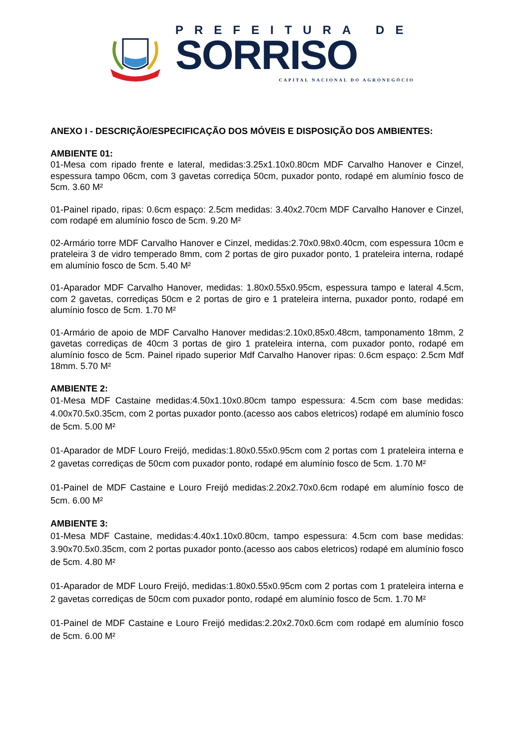PREFEITURA DE
SORRISO
CAPITAL NACIONAL DO AGRONEGÓCIO
ANEXO I - DESCRIÇÃO/ESPECIFICAÇÃO DOS MÓVEIS E DISPOSIÇÃO DOS AMBIENTES:
AMBIENTE 01:
01-Mesa com ripado frente e lateral, medidas:3.25x1.10x0.80cm MDF Carvalho Hanover e Cinzel, espessura tampo 06cm, com 3 gavetas corrediça 50cm, puxador ponto, rodapé em alumínio fosco de 5cm. 3.60 M²
01-Painel ripado, ripas: 0.6cm espaço: 2.5cm medidas: 3.40x2.70cm MDF Carvalho Hanover e Cinzel, com rodapé em alumínio fosco de 5cm. 9.20 M²
02-Armário torre MDF Carvalho Hanover e Cinzel, medidas:2.70x0.98x0.40cm, com espessura 10cm e prateleira 3 de vidro temperado 8mm, com 2 portas de giro puxador ponto, 1 prateleira interna, rodapé em alumínio fosco de 5cm. 5.40 M²
01-Aparador MDF Carvalho Hanover, medidas: 1.80x0.55x0.95cm, espessura tampo e lateral 4.5cm, com 2 gavetas, corrediças 50cm e 2 portas de giro e 1 prateleira interna, puxador ponto, rodapé em alumínio fosco de 5cm. 1.70 M²
01-Armário de apoio de MDF Carvalho Hanover medidas:2.10x0,85x0.48cm, tamponamento 18mm, 2 gavetas corrediças de 40cm 3 portas de giro 1 prateleira interna, com puxador ponto, rodapé em alumínio fosco de 5cm. Painel ripado superior Mdf Carvalho Hanover ripas: 0.6cm espaço: 2.5cm Mdf 18mm. 5.70 M²
AMBIENTE 2:
01-Mesa MDF Castaine medidas:4.50x1.10x0.80cm tampo espessura: 4.5cm com base medidas: 4.00x70.5x0.35cm, com 2 portas puxador ponto.(acesso aos cabos eletricos) rodapé em alumínio fosco de 5cm. 5.00 M²
01-Aparador de MDF Louro Freijó, medidas:1.80x0.55x0.95cm com 2 portas com 1 prateleira interna e 2 gavetas corrediças de 50cm com puxador ponto, rodapé em alumínio fosco de 5cm. 1.70 M²
01-Painel de MDF Castaine e Louro Freijó medidas:2.20x2.70x0.6cm rodapé em alumínio fosco de 5cm. 6.00 M²
AMBIENTE 3:
01-Mesa MDF Castaine, medidas:4.40x1.10x0.80cm, tampo espessura: 4.5cm com base medidas: 3.90x70.5x0.35cm, com 2 portas puxador ponto.(acesso aos cabos eletricos) rodapé em alumínio fosco de 5cm. 4.80 M²
01-Aparador de MDF Louro Freijó, medidas:1.80x0.55x0.95cm com 2 portas com 1 prateleira interna e 2 gavetas corrediças de 50cm com puxador ponto, rodapé em alumínio fosco de 5cm. 1.70 M²
01-Painel de MDF Castaine e Louro Freijó medidas:2.20x2.70x0.6cm com rodapé em alumínio fosco de 5cm. 6.00 M²